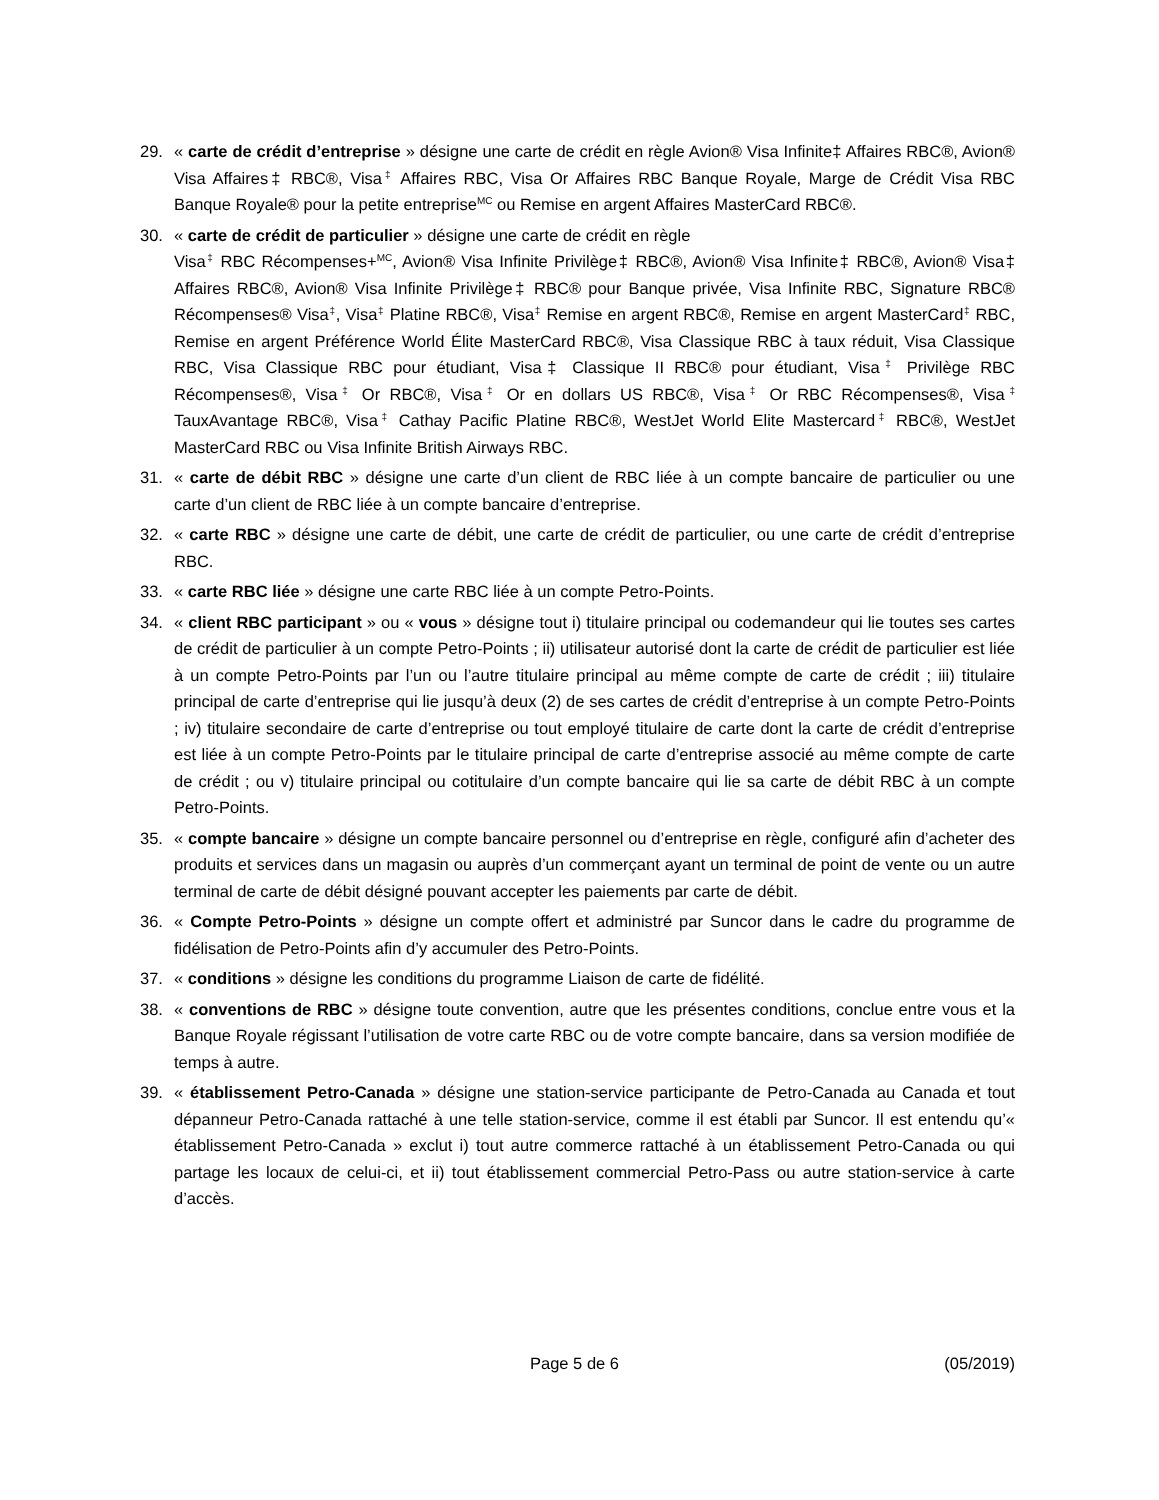29. « carte de crédit d’entreprise » désigne une carte de crédit en règle Avion® Visa Infinite‡ Affaires RBC®, Avion® Visa Affaires‡ RBC®, Visa<sup>‡</sup> Affaires RBC, Visa Or Affaires RBC Banque Royale, Marge de Crédit Visa RBC Banque Royale® pour la petite entreprise<sup>MC</sup> ou Remise en argent Affaires MasterCard RBC®.
30. « carte de crédit de particulier » désigne une carte de crédit en règle
Visa<sup>‡</sup> RBC Récompenses+<sup>MC</sup>, Avion® Visa Infinite Privilège‡ RBC®, Avion® Visa Infinite‡ RBC®, Avion® Visa‡ Affaires RBC®, Avion® Visa Infinite Privilège‡ RBC® pour Banque privée, Visa Infinite RBC, Signature RBC® Récompenses® Visa<sup>‡</sup>, Visa<sup>‡</sup> Platine RBC®, Visa<sup>‡</sup> Remise en argent RBC®, Remise en argent MasterCard<sup>‡</sup> RBC, Remise en argent Préférence World Élite MasterCard RBC®, Visa Classique RBC à taux réduit, Visa Classique RBC, Visa Classique RBC pour étudiant, Visa‡ Classique II RBC® pour étudiant, Visa<sup>‡</sup> Privilège RBC Récompenses®, Visa<sup>‡</sup> Or RBC®, Visa<sup>‡</sup> Or en dollars US RBC®, Visa<sup>‡</sup> Or RBC Récompenses®, Visa<sup>‡</sup> TauxAvantage RBC®, Visa<sup>‡</sup> Cathay Pacific Platine RBC®, WestJet World Elite Mastercard<sup>‡</sup> RBC®, WestJet MasterCard RBC ou Visa Infinite British Airways RBC.
31. « carte de débit RBC » désigne une carte d’un client de RBC liée à un compte bancaire de particulier ou une carte d’un client de RBC liée à un compte bancaire d’entreprise.
32. « carte RBC » désigne une carte de débit, une carte de crédit de particulier, ou une carte de crédit d’entreprise RBC.
33. « carte RBC liée » désigne une carte RBC liée à un compte Petro-Points.
34. « client RBC participant » ou « vous » désigne tout i) titulaire principal ou codemandeur qui lie toutes ses cartes de crédit de particulier à un compte Petro-Points ; ii) utilisateur autorisé dont la carte de crédit de particulier est liée à un compte Petro-Points par l’un ou l’autre titulaire principal au même compte de carte de crédit ; iii) titulaire principal de carte d’entreprise qui lie jusqu’à deux (2) de ses cartes de crédit d’entreprise à un compte Petro-Points ; iv) titulaire secondaire de carte d’entreprise ou tout employé titulaire de carte dont la carte de crédit d’entreprise est liée à un compte Petro-Points par le titulaire principal de carte d’entreprise associé au même compte de carte de crédit ; ou v) titulaire principal ou cotitulaire d’un compte bancaire qui lie sa carte de débit RBC à un compte Petro-Points.
35. « compte bancaire » désigne un compte bancaire personnel ou d’entreprise en règle, configuré afin d’acheter des produits et services dans un magasin ou auprès d’un commerçant ayant un terminal de point de vente ou un autre terminal de carte de débit désigné pouvant accepter les paiements par carte de débit.
36. « Compte Petro-Points » désigne un compte offert et administré par Suncor dans le cadre du programme de fidélisation de Petro-Points afin d’y accumuler des Petro-Points.
37. « conditions » désigne les conditions du programme Liaison de carte de fidélité.
38. « conventions de RBC » désigne toute convention, autre que les présentes conditions, conclue entre vous et la Banque Royale régissant l’utilisation de votre carte RBC ou de votre compte bancaire, dans sa version modifiée de temps à autre.
39. « établissement Petro-Canada » désigne une station-service participante de Petro-Canada au Canada et tout dépanneur Petro-Canada rattaché à une telle station-service, comme il est établi par Suncor. Il est entendu qu’« établissement Petro-Canada » exclut i) tout autre commerce rattaché à un établissement Petro-Canada ou qui partage les locaux de celui-ci, et ii) tout établissement commercial Petro-Pass ou autre station-service à carte d’accès.
Page 5 de 6 (05/2019)